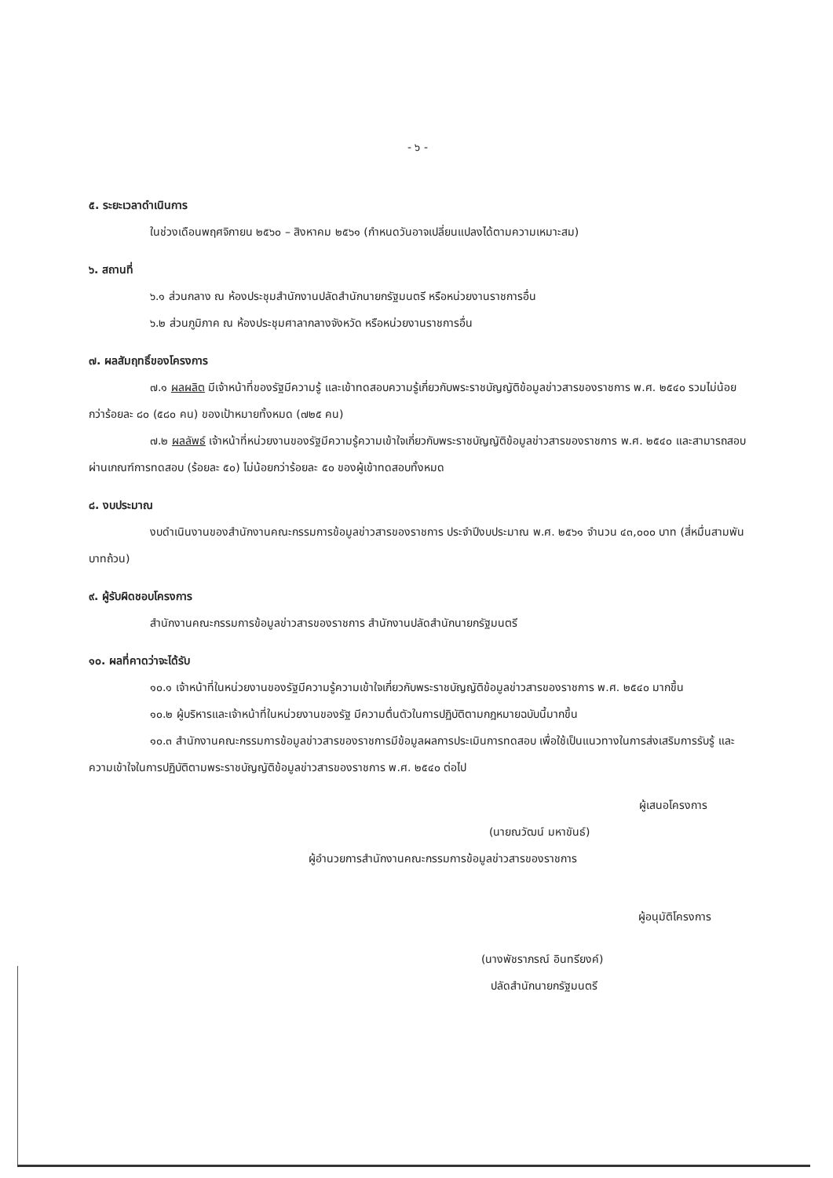- ๖ -
๕. ระยะเวลาดำเนินการ
ในช่วงเดือนพฤศจิกายน ๒๕๖๐ – สิงหาคม ๒๕๖๑ (กำหนดวันอาจเปลี่ยนแปลงได้ตามความเหมาะสม)
๖. สถานที่
๖.๑ ส่วนกลาง ณ ห้องประชุมสำนักงานปลัดสำนักนายกรัฐมนตรี หรือหน่วยงานราชการอื่น
๖.๒ ส่วนภูมิภาค ณ ห้องประชุมศาลากลางจังหวัด หรือหน่วยงานราชการอื่น
๗. ผลสัมฤทธิ์ของโครงการ
๗.๑ ผลผลิต มีเจ้าหน้าที่ของรัฐมีความรู้ และเข้าทดสอบความรู้เกี่ยวกับพระราชบัญญัติข้อมูลข่าวสารของราชการ พ.ศ. ๒๕๔๐ รวมไม่น้อยกว่าร้อยละ ๘๐ (๕๘๐ คน) ของเป้าหมายทั้งหมด (๗๒๕ คน)
๗.๒ ผลลัพธ์ เจ้าหน้าที่หน่วยงานของรัฐมีความรู้ความเข้าใจเกี่ยวกับพระราชบัญญัติข้อมูลข่าวสารของราชการ พ.ศ. ๒๕๔๐ และสามารถสอบผ่านเกณฑ์การทดสอบ (ร้อยละ ๕๐) ไม่น้อยกว่าร้อยละ ๕๐ ของผู้เข้าทดสอบทั้งหมด
๘. งบประมาณ
งบดำเนินงานของสำนักงานคณะกรรมการข้อมูลข่าวสารของราชการ ประจำปีงบประมาณ พ.ศ. ๒๕๖๑ จำนวน ๔๓,๐๐๐ บาท (สี่หมื่นสามพันบาทถ้วน)
๙. ผู้รับผิดชอบโครงการ
สำนักงานคณะกรรมการข้อมูลข่าวสารของราชการ สำนักงานปลัดสำนักนายกรัฐมนตรี
๑๐. ผลที่คาดว่าจะได้รับ
๑๐.๑ เจ้าหน้าที่ในหน่วยงานของรัฐมีความรู้ความเข้าใจเกี่ยวกับพระราชบัญญัติข้อมูลข่าวสารของราชการ พ.ศ. ๒๕๔๐ มากขึ้น
๑๐.๒ ผู้บริหารและเจ้าหน้าที่ในหน่วยงานของรัฐ มีความตื่นตัวในการปฏิบัติตามกฎหมายฉบับนี้มากขึ้น
๑๐.๓ สำนักงานคณะกรรมการข้อมูลข่าวสารของราชการมีข้อมูลผลการประเมินการทดสอบ เพื่อใช้เป็นแนวทางในการส่งเสริมการรับรู้ และความเข้าใจในการปฏิบัติตามพระราชบัญญัติข้อมูลข่าวสารของราชการ พ.ศ. ๒๕๔๐ ต่อไป
ผู้เสนอโครงการ
(นายณวัฒน์ มหาขันธ์)
ผู้อำนวยการสำนักงานคณะกรรมการข้อมูลข่าวสารของราชการ
ผู้อนุมัติโครงการ
(นางพัชราภรณ์ อินทรียงค์)
ปลัดสำนักนายกรัฐมนตรี